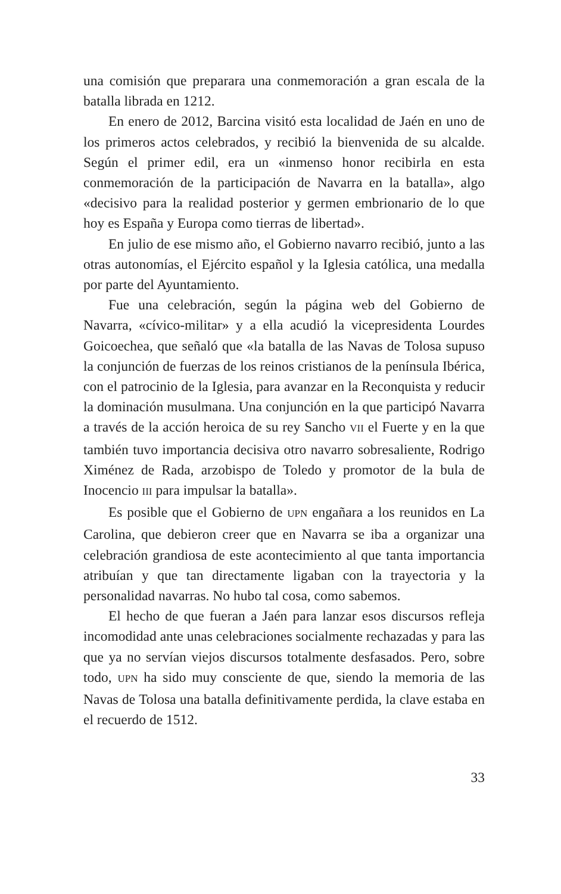una comisión que preparara una conmemoración a gran escala de la batalla librada en 1212.
En enero de 2012, Barcina visitó esta localidad de Jaén en uno de los primeros actos celebrados, y recibió la bienvenida de su alcalde. Según el primer edil, era un «inmenso honor recibirla en esta conmemoración de la participación de Navarra en la batalla», algo «decisivo para la realidad posterior y germen embrionario de lo que hoy es España y Europa como tierras de libertad».
En julio de ese mismo año, el Gobierno navarro recibió, junto a las otras autonomías, el Ejército español y la Iglesia católica, una medalla por parte del Ayuntamiento.
Fue una celebración, según la página web del Gobierno de Navarra, «cívico-militar» y a ella acudió la vicepresidenta Lourdes Goicoechea, que señaló que «la batalla de las Navas de Tolosa supuso la conjunción de fuerzas de los reinos cristianos de la península Ibérica, con el patrocinio de la Iglesia, para avanzar en la Reconquista y reducir la dominación musulmana. Una conjunción en la que participó Navarra a través de la acción heroica de su rey Sancho VII el Fuerte y en la que también tuvo importancia decisiva otro navarro sobresaliente, Rodrigo Ximénez de Rada, arzobispo de Toledo y promotor de la bula de Inocencio III para impulsar la batalla».
Es posible que el Gobierno de UPN engañara a los reunidos en La Carolina, que debieron creer que en Navarra se iba a organizar una celebración grandiosa de este acontecimiento al que tanta importancia atribuían y que tan directamente ligaban con la trayectoria y la personalidad navarras. No hubo tal cosa, como sabemos.
El hecho de que fueran a Jaén para lanzar esos discursos refleja incomodidad ante unas celebraciones socialmente rechazadas y para las que ya no servían viejos discursos totalmente desfasados. Pero, sobre todo, UPN ha sido muy consciente de que, siendo la memoria de las Navas de Tolosa una batalla definitivamente perdida, la clave estaba en el recuerdo de 1512.
33